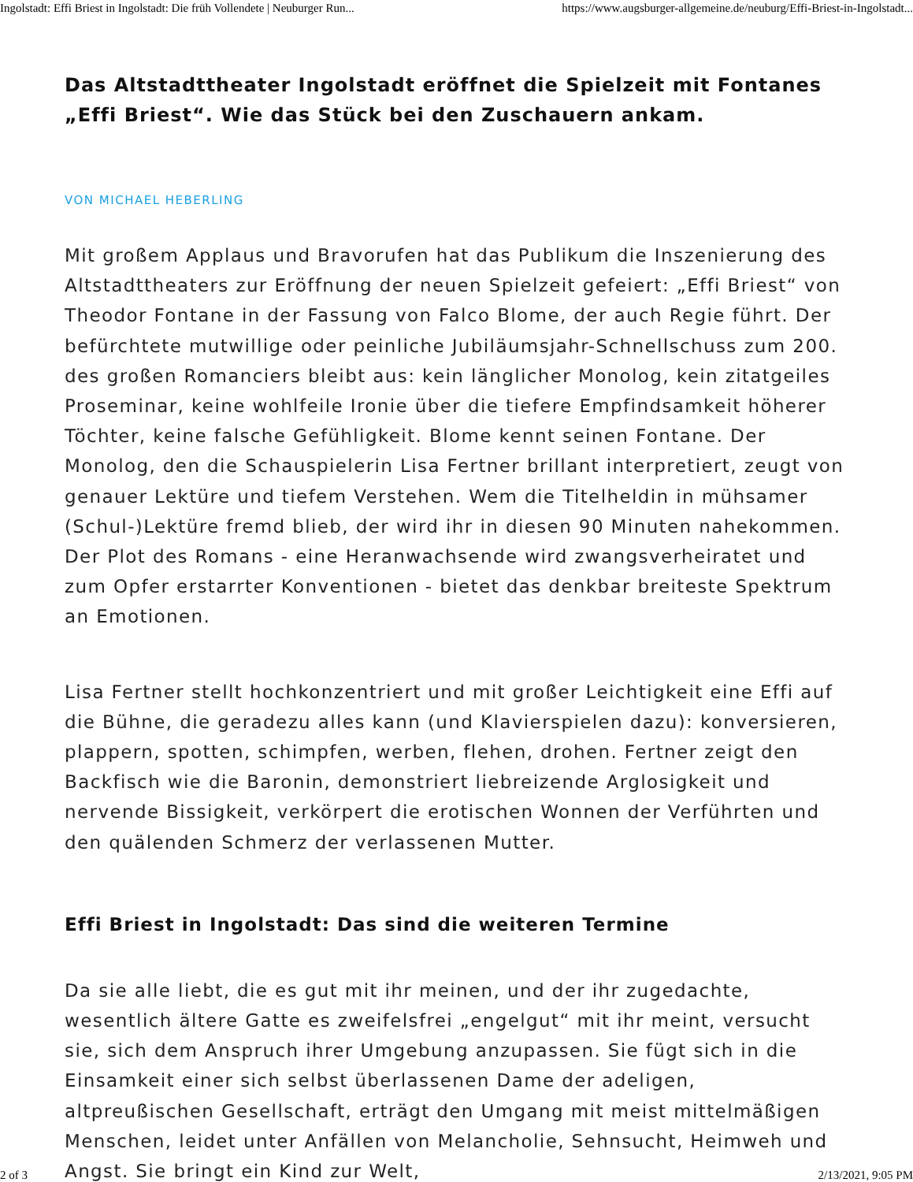Ingolstadt: Effi Briest in Ingolstadt: Die früh Vollendete | Neuburger Run... https://www.augsburger-allgemeine.de/neuburg/Effi-Briest-in-Ingolstadt...
Das Altstadttheater Ingolstadt eröffnet die Spielzeit mit Fontanes „Effi Briest“. Wie das Stück bei den Zuschauern ankam.
VON MICHAEL HEBERLING
Mit großem Applaus und Bravorufen hat das Publikum die Inszenierung des Altstadttheaters zur Eröffnung der neuen Spielzeit gefeiert: „Effi Briest“ von Theodor Fontane in der Fassung von Falco Blome, der auch Regie führt. Der befürchtete mutwillige oder peinliche Jubiläumsjahr-Schnellschuss zum 200. des großen Romanciers bleibt aus: kein länglicher Monolog, kein zitatgeiles Proseminar, keine wohlfeile Ironie über die tiefere Empfindsamkeit höherer Töchter, keine falsche Gefühligkeit. Blome kennt seinen Fontane. Der Monolog, den die Schauspielerin Lisa Fertner brillant interpretiert, zeugt von genauer Lektüre und tiefem Verstehen. Wem die Titelheldin in mühsamer (Schul-)Lektüre fremd blieb, der wird ihr in diesen 90 Minuten nahekommen. Der Plot des Romans - eine Heranwachsende wird zwangsverheiratet und zum Opfer erstarrter Konventionen - bietet das denkbar breiteste Spektrum an Emotionen.
Lisa Fertner stellt hochkonzentriert und mit großer Leichtigkeit eine Effi auf die Bühne, die geradezu alles kann (und Klavierspielen dazu): konversieren, plappern, spotten, schimpfen, werben, flehen, drohen. Fertner zeigt den Backfisch wie die Baronin, demonstriert liebreizende Arglosigkeit und nervende Bissigkeit, verkörpert die erotischen Wonnen der Verführten und den quälenden Schmerz der verlassenen Mutter.
Effi Briest in Ingolstadt: Das sind die weiteren Termine
Da sie alle liebt, die es gut mit ihr meinen, und der ihr zugedachte, wesentlich ältere Gatte es zweifelsfrei „engelgut“ mit ihr meint, versucht sie, sich dem Anspruch ihrer Umgebung anzupassen. Sie fügt sich in die Einsamkeit einer sich selbst überlassenen Dame der adeligen, altpreußischen Gesellschaft, erträgt den Umgang mit meist mittelmäßigen Menschen, leidet unter Anfällen von Melancholie, Sehnsucht, Heimweh und Angst. Sie bringt ein Kind zur Welt,
2 of 3 2/13/2021, 9:05 PM